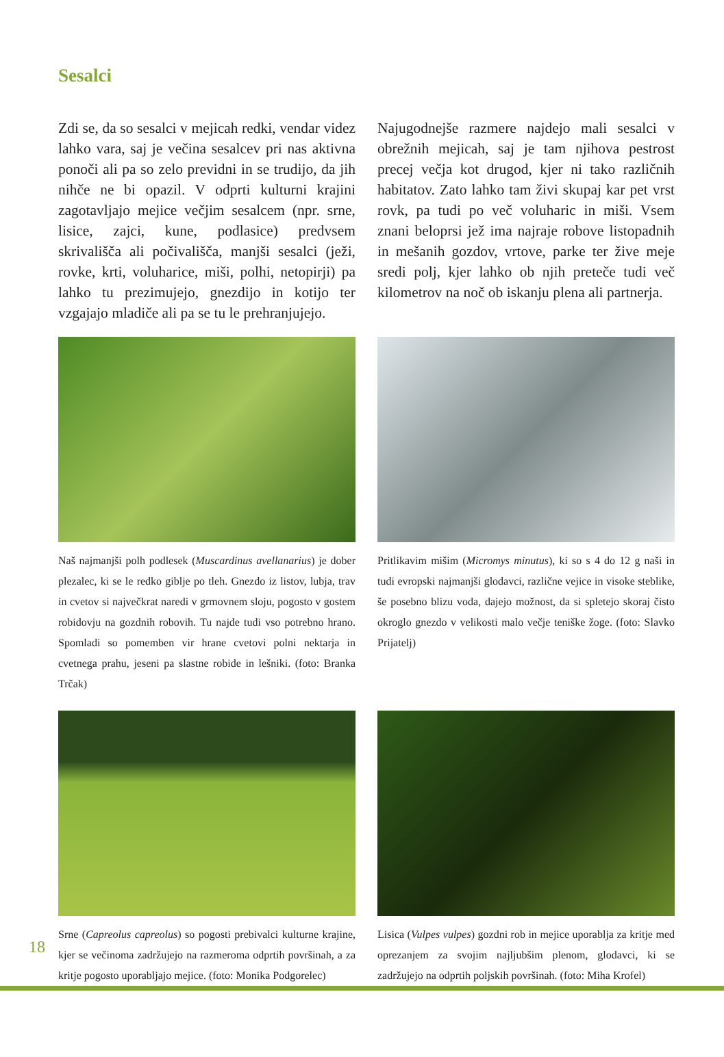Sesalci
Zdi se, da so sesalci v mejicah redki, vendar videz lahko vara, saj je večina sesalcev pri nas aktivna ponoči ali pa so zelo previdni in se trudijo, da jih nihče ne bi opazil. V odprti kulturni krajini zagotavljajo mejice večjim sesalcem (npr. srne, lisice, zajci, kune, podlasice) predvsem skrivališča ali počivališča, manjši sesalci (ježi, rovke, krti, voluharice, miši, polhi, netopirji) pa lahko tu prezimujejo, gnezdijo in kotijo ter vzgajajo mladiče ali pa se tu le prehranjujejo.
Najugodnejše razmere najdejo mali sesalci v obrežnih mejicah, saj je tam njihova pestrost precej večja kot drugod, kjer ni tako različnih habitatov. Zato lahko tam živi skupaj kar pet vrst rovk, pa tudi po več voluharic in miši. Vsem znani beloprsi jež ima najraje robove listopadnih in mešanih gozdov, vrtove, parke ter žive meje sredi polj, kjer lahko ob njih preteče tudi več kilometrov na noč ob iskanju plena ali partnerja.
Naš najmanjši polh podlesek (Muscardinus avellanarius) je dober plezalec, ki se le redko giblje po tleh. Gnezdo iz listov, lubja, trav in cvetov si največkrat naredi v grmovnem sloju, pogosto v gostem robidovju na gozdnih robovih. Tu najde tudi vso potrebno hrano. Spomladi so pomemben vir hrane cvetovi polni nektarja in cvetnega prahu, jeseni pa slastne robide in lešniki. (foto: Branka Trčak)
Pritlikavim mišim (Micromys minutus), ki so s 4 do 12 g naši in tudi evropski najmanjši glodavci, različne vejice in visoke steblike, še posebno blizu voda, dajejo možnost, da si spletejo skoraj čisto okroglo gnezdo v velikosti malo večje teniške žoge. (foto: Slavko Prijatelj)
Srne (Capreolus capreolus) so pogosti prebivalci kulturne krajine, kjer se večinoma zadržujejo na razmeroma odprtih površinah, a za kritje pogosto uporabljajo mejice. (foto: Monika Podgorelec)
Lisica (Vulpes vulpes) gozdni rob in mejice uporablja za kritje med oprezanjem za svojim najljubšim plenom, glodavci, ki se zadržujejo na odprtih poljskih površinah. (foto: Miha Krofel)
18